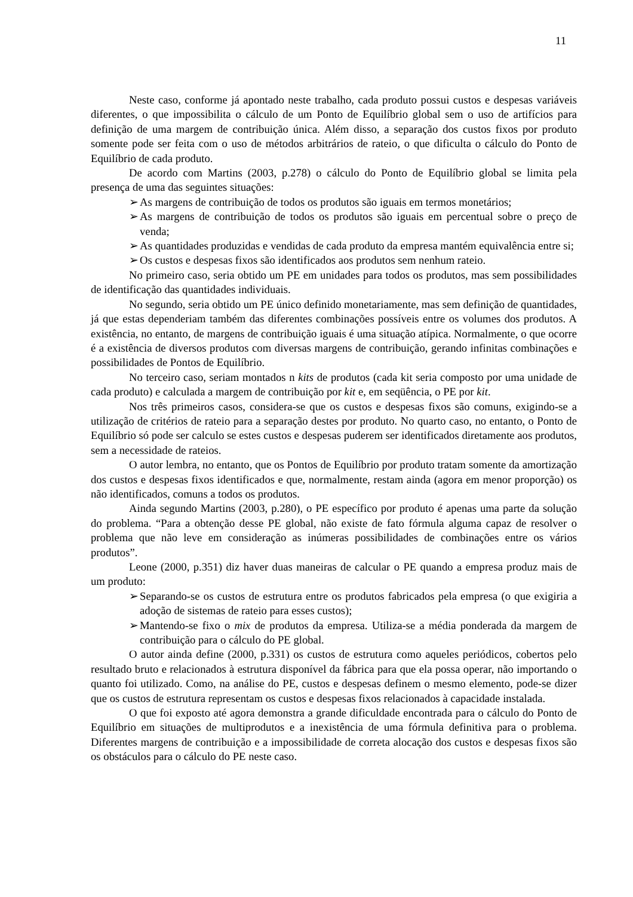11
Neste caso, conforme já apontado neste trabalho, cada produto possui custos e despesas variáveis diferentes, o que impossibilita o cálculo de um Ponto de Equilíbrio global sem o uso de artifícios para definição de uma margem de contribuição única. Além disso, a separação dos custos fixos por produto somente pode ser feita com o uso de métodos arbitrários de rateio, o que dificulta o cálculo do Ponto de Equilíbrio de cada produto.
De acordo com Martins (2003, p.278) o cálculo do Ponto de Equilíbrio global se limita pela presença de uma das seguintes situações:
➢ As margens de contribuição de todos os produtos são iguais em termos monetários;
➢ As margens de contribuição de todos os produtos são iguais em percentual sobre o preço de venda;
➢ As quantidades produzidas e vendidas de cada produto da empresa mantém equivalência entre si;
➢ Os custos e despesas fixos são identificados aos produtos sem nenhum rateio.
No primeiro caso, seria obtido um PE em unidades para todos os produtos, mas sem possibilidades de identificação das quantidades individuais.
No segundo, seria obtido um PE único definido monetariamente, mas sem definição de quantidades, já que estas dependeriam também das diferentes combinações possíveis entre os volumes dos produtos. A existência, no entanto, de margens de contribuição iguais é uma situação atípica. Normalmente, o que ocorre é a existência de diversos produtos com diversas margens de contribuição, gerando infinitas combinações e possibilidades de Pontos de Equilíbrio.
No terceiro caso, seriam montados n kits de produtos (cada kit seria composto por uma unidade de cada produto) e calculada a margem de contribuição por kit e, em seqüência, o PE por kit.
Nos três primeiros casos, considera-se que os custos e despesas fixos são comuns, exigindo-se a utilização de critérios de rateio para a separação destes por produto. No quarto caso, no entanto, o Ponto de Equilíbrio só pode ser calculo se estes custos e despesas puderem ser identificados diretamente aos produtos, sem a necessidade de rateios.
O autor lembra, no entanto, que os Pontos de Equilíbrio por produto tratam somente da amortização dos custos e despesas fixos identificados e que, normalmente, restam ainda (agora em menor proporção) os não identificados, comuns a todos os produtos.
Ainda segundo Martins (2003, p.280), o PE específico por produto é apenas uma parte da solução do problema. “Para a obtenção desse PE global, não existe de fato fórmula alguma capaz de resolver o problema que não leve em consideração as inúmeras possibilidades de combinações entre os vários produtos”.
Leone (2000, p.351) diz haver duas maneiras de calcular o PE quando a empresa produz mais de um produto:
➢ Separando-se os custos de estrutura entre os produtos fabricados pela empresa (o que exigiria a adoção de sistemas de rateio para esses custos);
➢ Mantendo-se fixo o mix de produtos da empresa. Utiliza-se a média ponderada da margem de contribuição para o cálculo do PE global.
O autor ainda define (2000, p.331) os custos de estrutura como aqueles periódicos, cobertos pelo resultado bruto e relacionados à estrutura disponível da fábrica para que ela possa operar, não importando o quanto foi utilizado. Como, na análise do PE, custos e despesas definem o mesmo elemento, pode-se dizer que os custos de estrutura representam os custos e despesas fixos relacionados à capacidade instalada.
O que foi exposto até agora demonstra a grande dificuldade encontrada para o cálculo do Ponto de Equilíbrio em situações de multiprodutos e a inexistência de uma fórmula definitiva para o problema. Diferentes margens de contribuição e a impossibilidade de correta alocação dos custos e despesas fixos são os obstáculos para o cálculo do PE neste caso.